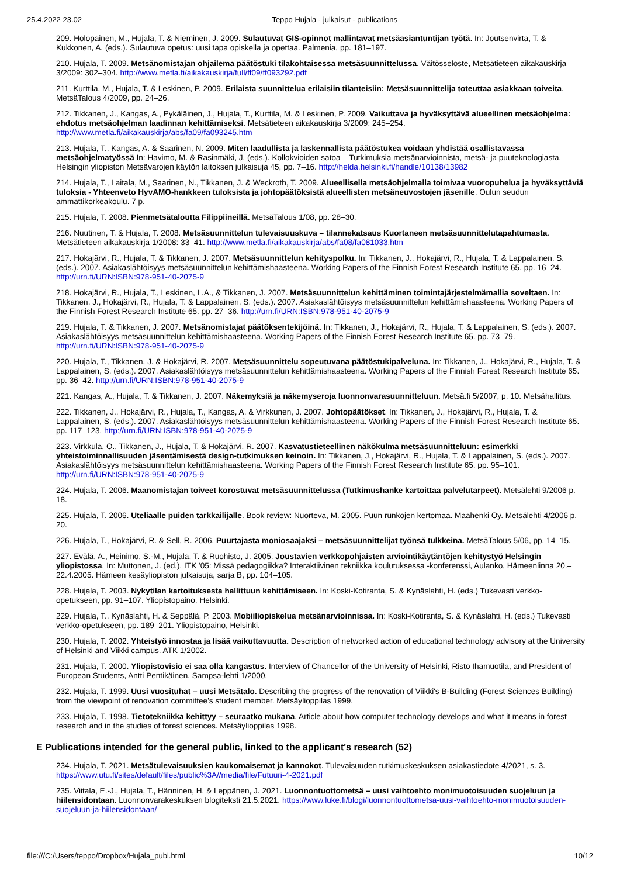25.4.2022 23.02 Teppo Hujala - julkaisut - publications
209. Holopainen, M., Hujala, T. & Nieminen, J. 2009. Sulautuvat GIS-opinnot mallintavat metsäasiantuntijan työtä. In: Joutsenvirta, T. & Kukkonen, A. (eds.). Sulautuva opetus: uusi tapa opiskella ja opettaa. Palmenia, pp. 181–197.
210. Hujala, T. 2009. Metsänomistajan ohjailema päätöstuki tilakohtaisessa metsäsuunnittelussa. Väitösseloste, Metsätieteen aikakauskirja 3/2009: 302–304. http://www.metla.fi/aikakauskirja/full/ff09/ff093292.pdf
211. Kurttila, M., Hujala, T. & Leskinen, P. 2009. Erilaista suunnittelua erilaisiin tilanteisiin: Metsäsuunnittelija toteuttaa asiakkaan toiveita. MetsäTalous 4/2009, pp. 24–26.
212. Tikkanen, J., Kangas, A., Pykäläinen, J., Hujala, T., Kurttila, M. & Leskinen, P. 2009. Vaikuttava ja hyväksyttävä alueellinen metsäohjelma: ehdotus metsäohjelman laadinnan kehittämiseksi. Metsätieteen aikakauskirja 3/2009: 245–254. http://www.metla.fi/aikakauskirja/abs/fa09/fa093245.htm
213. Hujala, T., Kangas, A. & Saarinen, N. 2009. Miten laadullista ja laskennallista päätöstukea voidaan yhdistää osallistavassa metsäohjelmatyössä In: Havimo, M. & Rasinmäki, J. (eds.). Kollokvioiden satoa – Tutkimuksia metsänarvioinnista, metsä- ja puuteknologiasta. Helsingin yliopiston Metsävarojen käytön laitoksen julkaisuja 45, pp. 7–16. http://helda.helsinki.fi/handle/10138/13982
214. Hujala, T., Laitala, M., Saarinen, N., Tikkanen, J. & Weckroth, T. 2009. Alueellisella metsäohjelmalla toimivaa vuoropuhelua ja hyväksyttäviä tuloksia - Yhteenveto HyvAMO-hankkeen tuloksista ja johtopäätöksistä alueellisten metsäneuvostojen jäsenille. Oulun seudun ammattikorkeakoulu. 7 p.
215. Hujala, T. 2008. Pienmetsätaloutta Filippiineillä. MetsäTalous 1/08, pp. 28–30.
216. Nuutinen, T. & Hujala, T. 2008. Metsäsuunnittelun tulevaisuuskuva – tilannekatsaus Kuortaneen metsäsuunnittelutapahtumasta. Metsätieteen aikakauskirja 1/2008: 33–41. http://www.metla.fi/aikakauskirja/abs/fa08/fa081033.htm
217. Hokajärvi, R., Hujala, T. & Tikkanen, J. 2007. Metsäsuunnittelun kehityspolku. In: Tikkanen, J., Hokajärvi, R., Hujala, T. & Lappalainen, S. (eds.). 2007. Asiakaslähtöisyys metsäsuunnittelun kehittämishaasteena. Working Papers of the Finnish Forest Research Institute 65. pp. 16–24. http://urn.fi/URN:ISBN:978-951-40-2075-9
218. Hokajärvi, R., Hujala, T., Leskinen, L.A., & Tikkanen, J. 2007. Metsäsuunnittelun kehittäminen toimintajärjestelmämallia soveltaen. In: Tikkanen, J., Hokajärvi, R., Hujala, T. & Lappalainen, S. (eds.). 2007. Asiakaslähtöisyys metsäsuunnittelun kehittämishaasteena. Working Papers of the Finnish Forest Research Institute 65. pp. 27–36. http://urn.fi/URN:ISBN:978-951-40-2075-9
219. Hujala, T. & Tikkanen, J. 2007. Metsänomistajat päätöksentekijöinä. In: Tikkanen, J., Hokajärvi, R., Hujala, T. & Lappalainen, S. (eds.). 2007. Asiakaslähtöisyys metsäsuunnittelun kehittämishaasteena. Working Papers of the Finnish Forest Research Institute 65. pp. 73–79. http://urn.fi/URN:ISBN:978-951-40-2075-9
220. Hujala, T., Tikkanen, J. & Hokajärvi, R. 2007. Metsäsuunnittelu sopeutuvana päätöstukipalveluna. In: Tikkanen, J., Hokajärvi, R., Hujala, T. & Lappalainen, S. (eds.). 2007. Asiakaslähtöisyys metsäsuunnittelun kehittämishaasteena. Working Papers of the Finnish Forest Research Institute 65. pp. 36–42. http://urn.fi/URN:ISBN:978-951-40-2075-9
221. Kangas, A., Hujala, T. & Tikkanen, J. 2007. Näkemyksiä ja näkemyseroja luonnonvarasuunnitteluun. Metsä.fi 5/2007, p. 10. Metsähallitus.
222. Tikkanen, J., Hokajärvi, R., Hujala, T., Kangas, A. & Virkkunen, J. 2007. Johtopäätökset. In: Tikkanen, J., Hokajärvi, R., Hujala, T. & Lappalainen, S. (eds.). 2007. Asiakaslähtöisyys metsäsuunnittelun kehittämishaasteena. Working Papers of the Finnish Forest Research Institute 65. pp. 117–123. http://urn.fi/URN:ISBN:978-951-40-2075-9
223. Virkkula, O., Tikkanen, J., Hujala, T. & Hokajärvi, R. 2007. Kasvatustieteellinen näkökulma metsäsuunnitteluun: esimerkki yhteistoiminnallisuuden jäsentämisestä design-tutkimuksen keinoin. In: Tikkanen, J., Hokajärvi, R., Hujala, T. & Lappalainen, S. (eds.). 2007. Asiakaslähtöisyys metsäsuunnittelun kehittämishaasteena. Working Papers of the Finnish Forest Research Institute 65. pp. 95–101. http://urn.fi/URN:ISBN:978-951-40-2075-9
224. Hujala, T. 2006. Maanomistajan toiveet korostuvat metsäsuunnittelussa (Tutkimushanke kartoittaa palvelutarpeet). Metsälehti 9/2006 p. 18.
225. Hujala, T. 2006. Uteliaalle puiden tarkkailijalle. Book review: Nuorteva, M. 2005. Puun runkojen kertomaa. Maahenki Oy. Metsälehti 4/2006 p. 20.
226. Hujala, T., Hokajärvi, R. & Sell, R. 2006. Puurtajasta moniosaajaksi – metsäsuunnittelijat työnsä tulkkeina. MetsäTalous 5/06, pp. 14–15.
227. Evälä, A., Heinimo, S.-M., Hujala, T. & Ruohisto, J. 2005. Joustavien verkkopohjaisten arviointikäytäntöjen kehitystyö Helsingin yliopistossa. In: Muttonen, J. (ed.). ITK '05: Missä pedagogiikka? Interaktiivinen tekniikka koulutuksessa -konferenssi, Aulanko, Hämeenlinna 20.–22.4.2005. Hämeen kesäyliopiston julkaisuja, sarja B, pp. 104–105.
228. Hujala, T. 2003. Nykytilan kartoituksesta hallittuun kehittämiseen. In: Koski-Kotiranta, S. & Kynäslahti, H. (eds.) Tukevasti verkko-opetukseen, pp. 91–107. Yliopistopaino, Helsinki.
229. Hujala, T., Kynäslahti, H. & Seppälä, P. 2003. Mobiiliopiskelua metsänarvioinnissa. In: Koski-Kotiranta, S. & Kynäslahti, H. (eds.) Tukevasti verkko-opetukseen, pp. 189–201. Yliopistopaino, Helsinki.
230. Hujala, T. 2002. Yhteistyö innostaa ja lisää vaikuttavuutta. Description of networked action of educational technology advisory at the University of Helsinki and Viikki campus. ATK 1/2002.
231. Hujala, T. 2000. Yliopistovisio ei saa olla kangastus. Interview of Chancellor of the University of Helsinki, Risto Ihamuotila, and President of European Students, Antti Pentikäinen. Sampsa-lehti 1/2000.
232. Hujala, T. 1999. Uusi vuosituhat – uusi Metsätalo. Describing the progress of the renovation of Viikki's B-Building (Forest Sciences Building) from the viewpoint of renovation committee's student member. Metsäylioppilas 1999.
233. Hujala, T. 1998. Tietotekniikka kehittyy – seuraatko mukana. Article about how computer technology develops and what it means in forest research and in the studies of forest sciences. Metsäylioppilas 1998.
E Publications intended for the general public, linked to the applicant's research (52)
234. Hujala, T. 2021. Metsätulevaisuuksien kaukomaisemat ja kannokot. Tulevaisuuden tutkimuskeskuksen asiakastiedote 4/2021, s. 3. https://www.utu.fi/sites/default/files/public%3A//media/file/Futuuri-4-2021.pdf
235. Viitala, E.-J., Hujala, T., Hänninen, H. & Leppänen, J. 2021. Luonnontuottometsä – uusi vaihtoehto monimuotoisuuden suojeluun ja hiilensidontaan. Luonnonvarakeskuksen blogiteksti 21.5.2021. https://www.luke.fi/blogi/luonnontuottometsa-uusi-vaihtoehto-monimuotoisuuden-suojeluun-ja-hiilensidontaan/
file:///C:/Users/teppo/Dropbox/Hujala_publ.html 10/12